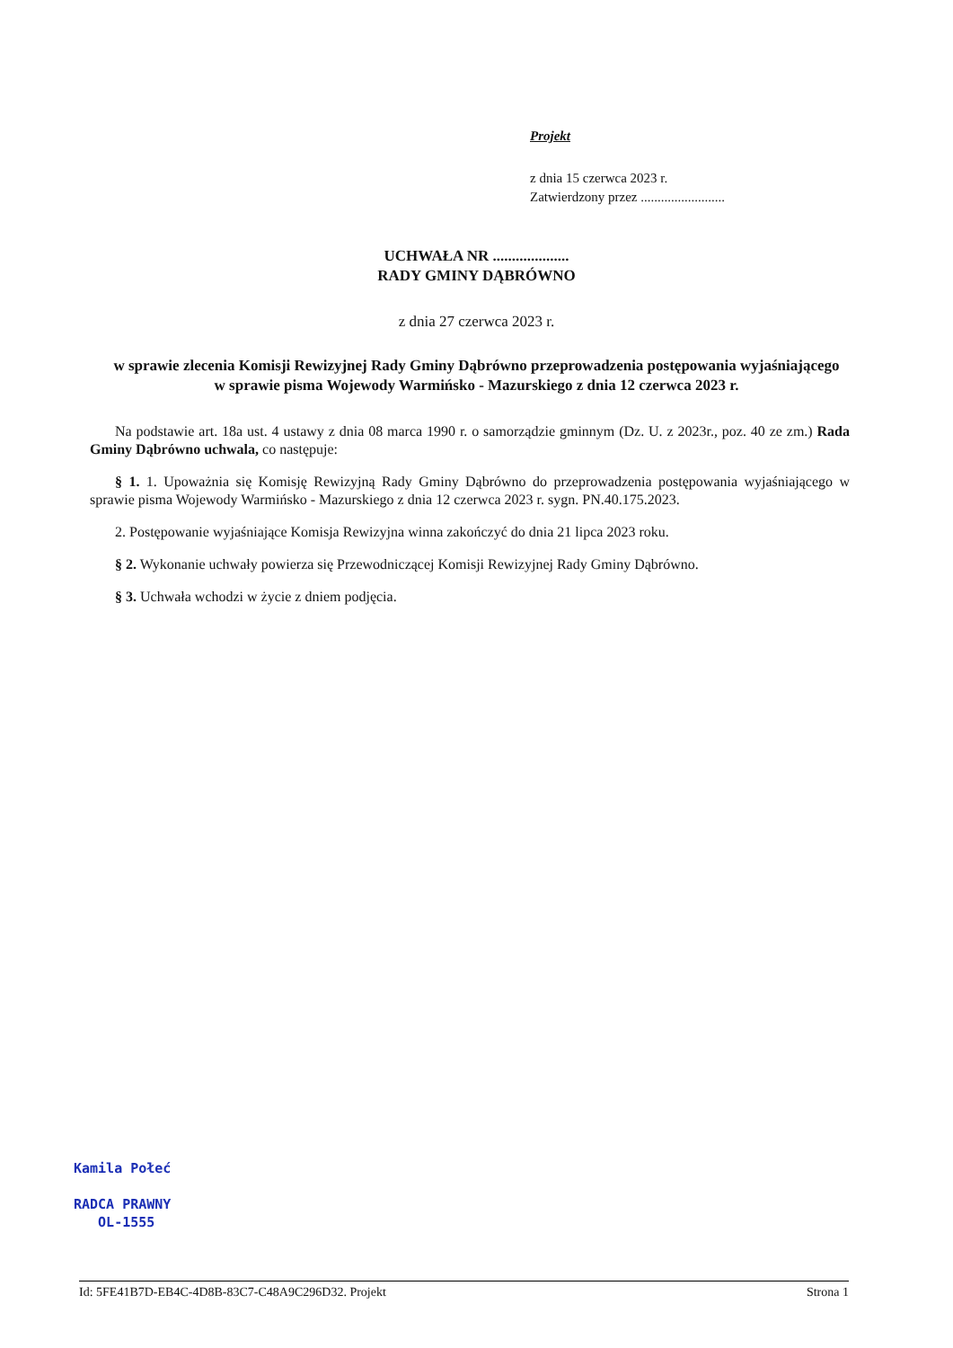Projekt
z dnia 15 czerwca 2023 r.
Zatwierdzony przez .........................
UCHWAŁA NR ....................
RADY GMINY DĄBRÓWNO
z dnia 27 czerwca 2023 r.
w sprawie zlecenia Komisji Rewizyjnej Rady Gminy Dąbrówno przeprowadzenia postępowania wyjaśniającego w sprawie pisma Wojewody Warmińsko - Mazurskiego z dnia 12 czerwca 2023 r.
Na podstawie art. 18a ust. 4 ustawy z dnia 08 marca 1990 r. o samorządzie gminnym (Dz. U. z 2023r., poz. 40 ze zm.) Rada Gminy Dąbrówno uchwala, co następuje:
§ 1. 1. Upoważnia się Komisję Rewizyjną Rady Gminy Dąbrówno do przeprowadzenia postępowania wyjaśniającego w sprawie pisma Wojewody Warmińsko - Mazurskiego z dnia 12 czerwca 2023 r. sygn. PN.40.175.2023.
2. Postępowanie wyjaśniające Komisja Rewizyjna winna zakończyć do dnia 21 lipca 2023 roku.
§ 2. Wykonanie uchwały powierza się Przewodniczącej Komisji Rewizyjnej Rady Gminy Dąbrówno.
§ 3. Uchwała wchodzi w życie z dniem podjęcia.
Kamila Połeć
RADCA PRAWNY
OL-1555
Id: 5FE41B7D-EB4C-4D8B-83C7-C48A9C296D32. Projekt Strona 1